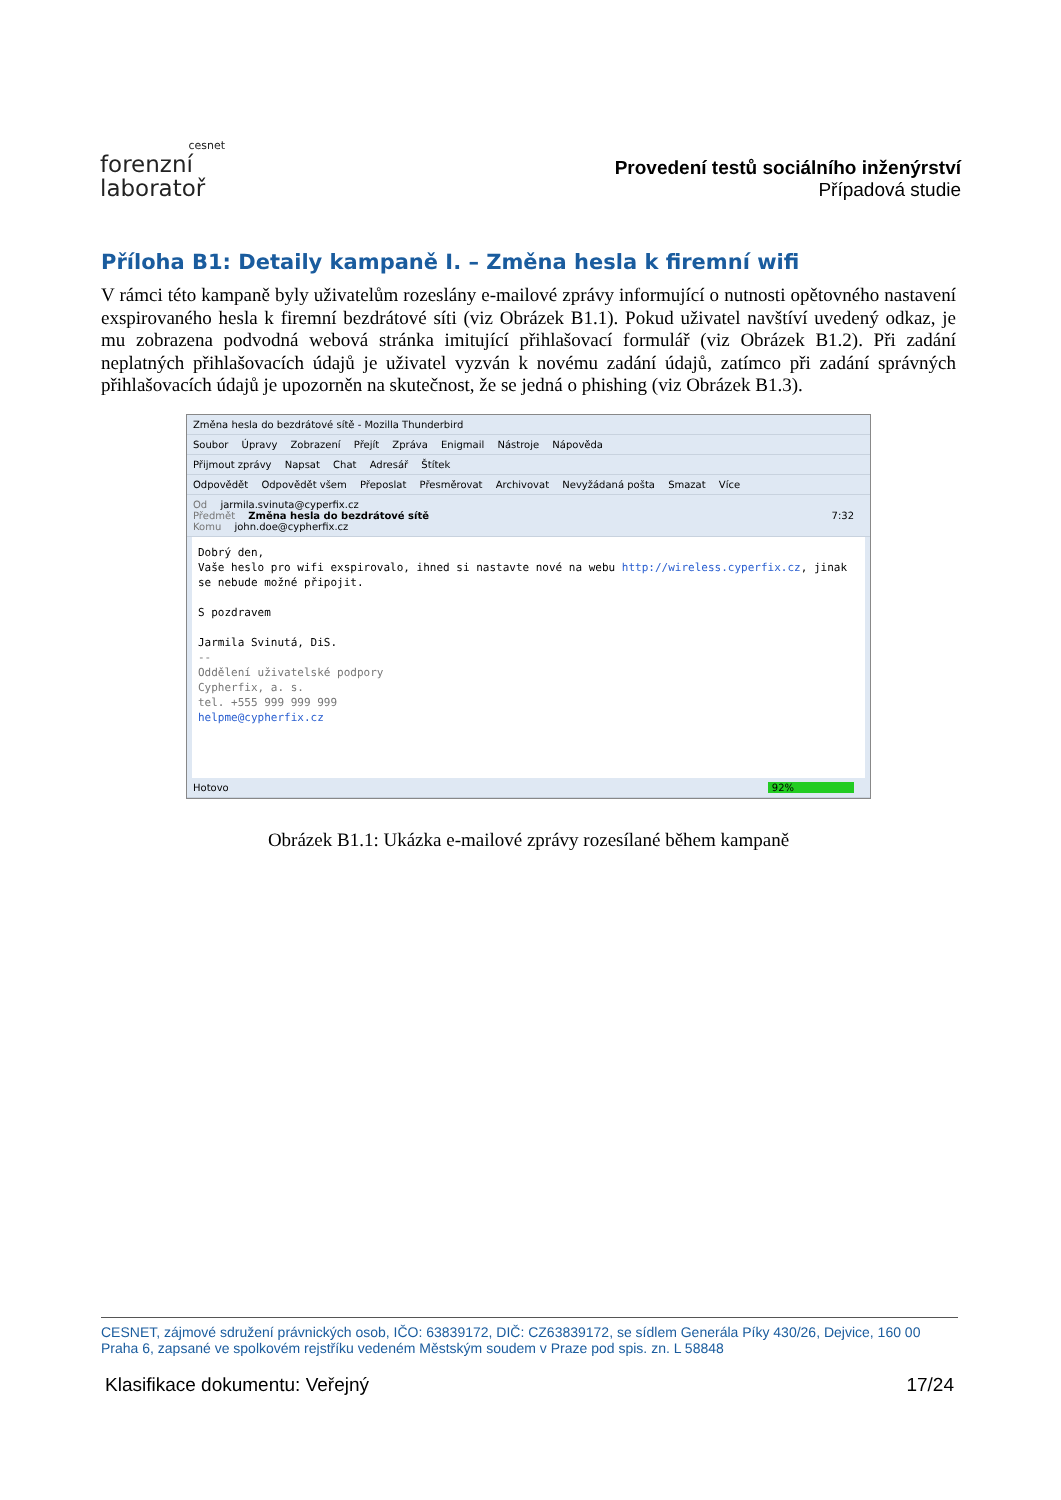cesnet
forenzní
laboratoř
Provedení testů sociálního inženýrství
Případová studie
Příloha B1: Detaily kampaně I. – Změna hesla k firemní wifi
V rámci této kampaně byly uživatelům rozeslány e-mailové zprávy informující o nutnosti opětovného nastavení exspirovaného hesla k firemní bezdrátové síti (viz Obrázek B1.1). Pokud uživatel navštíví uvedený odkaz, je mu zobrazena podvodná webová stránka imitující přihlašovací formulář (viz Obrázek B1.2). Při zadání neplatných přihlašovacích údajů je uživatel vyzván k novému zadání údajů, zatímco při zadání správných přihlašovacích údajů je upozorněn na skutečnost, že se jedná o phishing (viz Obrázek B1.3).
Změna hesla do bezdrátové sítě - Mozilla Thunderbird
Soubor Úpravy Zobrazení Přejít Zpráva Enigmail Nástroje Nápověda
Přijmout zprávy Napsat Chat Adresář Štítek
Odpovědět Odpovědět všem Přeposlat Přesměrovat Archivovat Nevyžádaná pošta Smazat Více
Od jarmila.svinuta@cyperfix.cz
Předmět Změna hesla do bezdrátové sítě 7:32
Komu john.doe@cypherfix.cz
Dobrý den,
Vaše heslo pro wifi exspirovalo, ihned si nastavte nové na webu http://wireless.cyperfix.cz, jinak se nebude možné připojit.
S pozdravem
Jarmila Svinutá, DiS.
--
Oddělení uživatelské podpory
Cypherfix, a. s.
tel. +555 999 999 999
helpme@cypherfix.cz
Hotovo 92%
Obrázek B1.1: Ukázka e-mailové zprávy rozesílané během kampaně
CESNET, zájmové sdružení právnických osob, IČO: 63839172, DIČ: CZ63839172, se sídlem Generála Píky 430/26, Dejvice, 160 00 Praha 6, zapsané ve spolkovém rejstříku vedeném Městským soudem v Praze pod spis. zn. L 58848
Klasifikace dokumentu: Veřejný 17/24